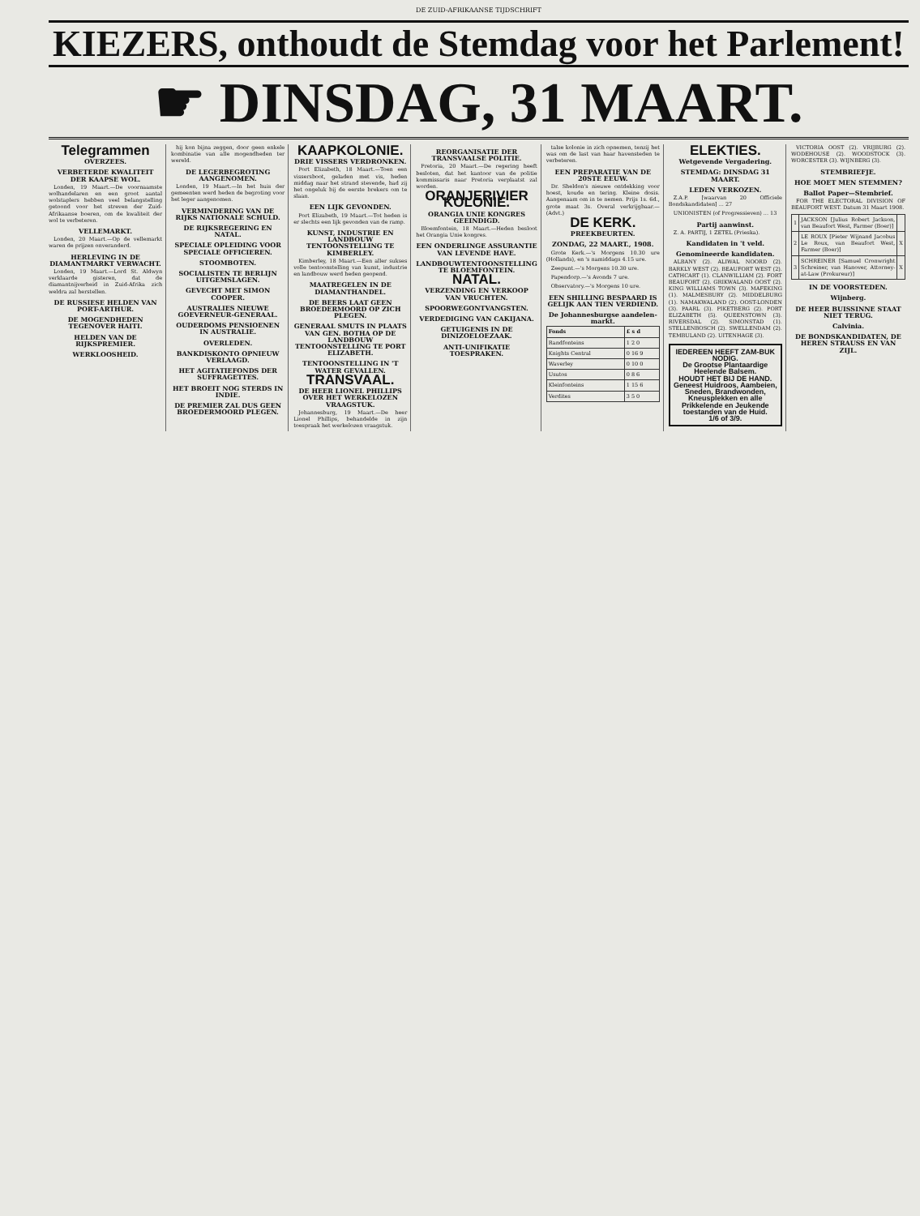DE ZUID-AFRIKAANSE TIJDSCHRIFT
KIEZERS, onthoudt de Stemdag voor het Parlement!
☛ DINSDAG, 31 MAART.
Telegrammen
OVERZEES.
VERBETERDE KWALITEIT DER KAAPSE WOL.
Londen, 19 Maart.—De voornaamste wolhandelaren en een groot aantal wolstaplers hebben veel belangstelling getoond voor het streven der Zuid-Afrikaanse boeren, om de kwaliteit der wol te verbeteren.
VELLEMARKT.
Londen, 20 Maart.—Op de vellemarkt waren de prijzen onveranderd.
HERLEVING IN DE DIAMANTMARKT VERWACHT.
Londen, 19 Maart.—Lord St. Aldwyn verklaarde gisteren, dat de diamantnijverheid in Zuid-Afrika zich weldra zal herstellen.
DE RUSSIESE HELDEN VAN PORT-ARTHUR.
DE MOGENDHEDEN TEGENOVER HAITI.
HELDEN VAN DE RIJKSPREMIER.
WERKLOOSHEID.
hij kon bijna zeggen, door geen enkele kombinatie van alle mogendheden ter wereld.
DE LEGERBEGROTING AANGENOMEN.
Londen, 19 Maart.—In het huis der gemeenten werd heden de begroting voor het leger aangenomen.
VERMINDERING VAN DE RIJKS NATIONALE SCHULD.
DE RIJKSREGERING EN NATAL.
SPECIALE OPLEIDING VOOR SPECIALE OFFICIEREN.
STOOMBOTEN.
SOCIALISTEN TE BERLIJN UITGEMSLAGEN.
GEVECHT MET SIMON COOPER.
AUSTRALIES NIEUWE GOEVERNEUR-GENERAAL.
OUDERDOMS PENSIOENEN IN AUSTRALIE.
OVERLEDEN.
BANKDISKONTO OPNIEUW VERLAAGD.
HET AGITATIEFONDS DER SUFFRAGETTES.
HET BROEIT NOG STERDS IN INDIE.
DE PREMIER ZAL DUS GEEN BROEDERMOORD PLEGEN.
KAAPKOLONIE.
DRIE VISSERS VERDRONKEN.
Port Elizabeth, 18 Maart.—Toen een vissersboot, geladen met vis, heden middag naar het strand stevende, had zij het ongeluk bij de eerste brekers om te slaan.
EEN LIJK GEVONDEN.
Port Elizabeth, 19 Maart.—Tot heden is er slechts een lijk gevonden van de ramp.
KUNST, INDUSTRIE EN LANDBOUW TENTOONSTELLING TE KIMBERLEY.
Kimberley, 18 Maart.—Een aller sukses volle tentoonstelling van kunst, industrie en landbouw werd heden geopend.
MAATREGELEN IN DE DIAMANTHANDEL.
DE BEERS LAAT GEEN BROEDERMOORD OP ZICH PLEGEN.
GENERAAL SMUTS IN PLAATS VAN GEN. BOTHA OP DE LANDBOUW TENTOONSTELLING TE PORT ELIZABETH.
TENTOONSTELLING IN 'T WATER GEVALLEN.
TRANSVAAL.
DE HEER LIONEL PHILLIPS OVER HET WERKELOZEN VRAAGSTUK.
Johannesburg, 19 Maart.—De heer Lionel Phillips, behandelde in zijn toespraak het werkelozen vraagstuk.
REORGANISATIE DER TRANSVAALSE POLITIE.
Pretoria, 20 Maart.—De regering heeft besloten, dat het kantoor van de politie kommissaris naar Pretoria verplaatst zal worden.
ORANJERIVIER KOLONIE.
ORANGIA UNIE KONGRES GEEINDIGD.
Bloemfontein, 18 Maart.—Heden besloot het Orangia Unie kongres.
EEN ONDERLINGE ASSURANTIE VAN LEVENDE HAVE.
LANDBOUWTENTOONSTELLING TE BLOEMFONTEIN.
NATAL.
VERZENDING EN VERKOOP VAN VRUCHTEN.
SPOORWEGONTVANGSTEN.
VERDEDIGING VAN CAKIJANA.
GETUIGENIS IN DE DINIZOELOEZAAK.
ANTI-UNIFIKATIE TOESPRAKEN.
talse kolonie in zich opnemen, tenzij het was om de last van haar havensteden te verbeteren.
EEN PREPARATIE VAN DE 20STE EEUW.
Dr. Sheldon's nieuwe ontdekking voor hoest, koude en tering. Kleine dosis. Aangenaam om in te nemen. Prijs 1s. 6d., grote maat 3s. Overal verkrijgbaar.—(Advt.)
DE KERK.
PREEKBEURTEN.
ZONDAG, 22 MAART., 1908.
Grote Kerk.—'s Morgens 10.30 ure (Hollands), en 's namiddags 4.15 ure.
Zeepunt.—'s Morgens 10.30 ure.
Papendorp.—'s Avonds 7 ure.
Observatory.—'s Morgens 10 ure.
EEN SHILLING BESPAARD IS GELIJK AAN TIEN VERDIEND.
De Johannesburgse aandelen-markt.
| Fonds | £ s d |
| --- | --- |
| Randfonteins | 1 2 0 |
| Knights Central | 0 16 9 |
| Waverley | 0 10 0 |
| Usutos | 0 8 6 |
| Kleinfonteins | 1 15 6 |
| Verdites | 3 5 0 |
ELEKTIES.
Wetgevende Vergadering.
STEMDAG: DINSDAG 31 MAART.
LEDEN VERKOZEN.
Z.A.P. [waarvan 20 Officiele Bondskandidaten] ... 27
UNIONISTEN (of Progressieven) ... 13
Partij aanwinst.
Z. A. PARTIJ, 1 ZETEL (Prieska).
Kandidaten in 't veld.
Genomineerde kandidaten.
ALBANY (2). ALIWAL NOORD (2). BARKLY WEST (2). BEAUFORT WEST (2). CATHCART (1). CLANWILLIAM (2). FORT BEAUFORT (2). GRIKWALAND OOST (2). KING WILLIAMS TOWN (3). MAFEKING (1). MALMESBURY (2). MIDDELBURG (1). NAMAKWALAND (2). OOST-LONDEN (3). PAARL (3). PIKETBERG (2). PORT ELIZABETH (5). QUEENSTOWN (3). RIVERSDAL (2). SIMONSTAD (1). STELLENBOSCH (2). SWELLENDAM (2). TEMBULAND (2). UITENHAGE (3).
IEDEREEN HEEFT ZAM-BUK NODIG.
De Grootse Plantaardige Heelende Balsem.
HOUDT HET BIJ DE HAND.
Geneest Huidroos, Aambeien, Sneden, Brandwonden, Kneusplekken en alle Prikkelende en Jeukende toestanden van de Huid.
1/6 of 3/9.
VICTORIA OOST (2). VRIJBURG (2). WODEHOUSE (2). WOODSTOCK (3). WORCESTER (3). WIJNBERG (3).
STEMBRIEFJE.
HOE MOET MEN STEMMEN?
Ballot Paper—Stembrief.
FOR THE ELECTORAL DIVISION OF BEAUFORT WEST. Datum 31 Maart 1908.
| 1 | JACKSON [Julius Robert Jackson, van Beaufort West, Farmer (Boer)] | |
| 2 | LE ROUX [Pieter Wijnand Jacobus Le Roux, van Beaufort West, Farmer (Boer)] | X |
| 3 | SCHREINER [Samuel Cronwright Schreiner, van Hanover, Attorney-at-Law (Prokureur)] | X |
IN DE VOORSTEDEN.
Wijnberg.
DE HEER BUISSINNE STAAT NIET TERUG.
Calvinia.
DE BONDSKANDIDATEN, DE HEREN STRAUSS EN VAN ZIJL.